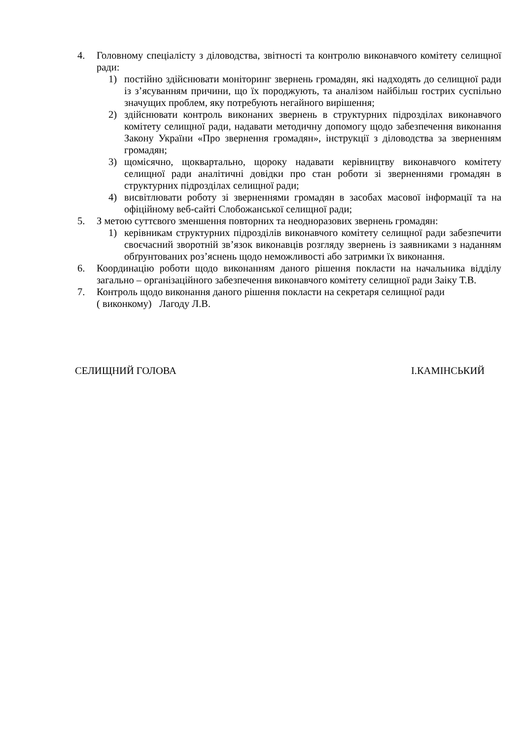4. Головному спеціалісту з діловодства, звітності та контролю виконавчого комітету селищної ради:
1) постійно здійснювати моніторинг звернень громадян, які надходять до селищної ради із з’ясуванням причини, що їх породжують, та аналізом найбільш гострих суспільно значущих проблем, яку потребують негайного вирішення;
2) здійснювати контроль виконаних звернень в структурних підрозділах виконавчого комітету селищної ради, надавати методичну допомогу щодо забезпечення виконання Закону України «Про звернення громадян», інструкції з діловодства за зверненням громадян;
3) щомісячно, щоквартально, щороку надавати керівництву виконавчого комітету селищної ради аналітичні довідки про стан роботи зі зверненнями громадян в структурних підрозділах селищної ради;
4) висвітлювати роботу зі зверненнями громадян в засобах масової інформації та на офіційному веб-сайті Слобожанської селищної ради;
5. З метою суттєвого зменшення повторних та неодноразових звернень громадян:
1) керівникам структурних підрозділів виконавчого комітету селищної ради забезпечити своєчасний зворотній зв’язок виконавців розгляду звернень із заявниками з наданням обґрунтованих роз’яснень щодо неможливості або затримки їх виконання.
6. Координацію роботи щодо виконанням даного рішення покласти на начальника відділу загально – організаційного забезпечення виконавчого комітету селищної ради Заіку Т.В.
7. Контроль щодо виконання даного рішення покласти на секретаря селищної ради
( виконкому) Лагоду Л.В.
СЕЛИЩНИЙ ГОЛОВА І.КАМІНСЬКИЙ